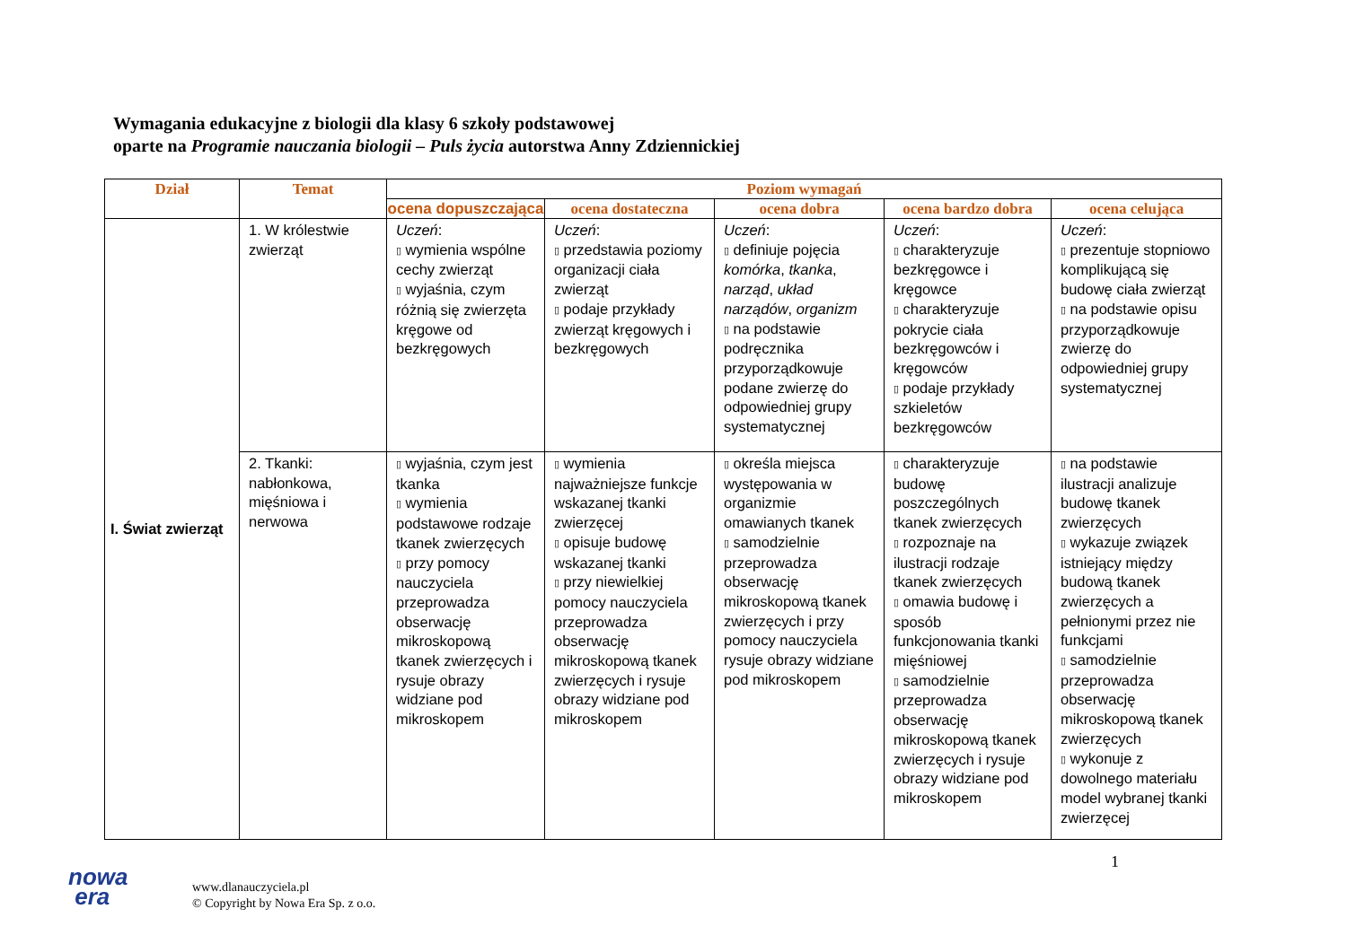Wymagania edukacyjne z biologii dla klasy 6 szkoły podstawowej
oparte na Programie nauczania biologii – Puls życia autorstwa Anny Zdziennickiej
| Dział | Temat | Poziom wymagań | | | | |
| --- | --- | --- | --- | --- | --- | --- |
| | | ocena dopuszczająca | ocena dostateczna | ocena dobra | ocena bardzo dobra | ocena celująca |
| I. Świat zwierząt | 1. W królestwie zwierząt | Uczeń : ▯ wymienia wspólne cechy zwierząt ▯ wyjaśnia, czym różnią się zwierzęta kręgowe od bezkręgowych | Uczeń : ▯ przedstawia poziomy organizacji ciała zwierząt ▯ podaje przykłady zwierząt kręgowych i bezkręgowych | Uczeń : ▯ definiuje pojęcia komórka , tkanka , narząd , układ narządów , organizm ▯ na podstawie podręcznika przyporządkowuje podane zwierzę do odpowiedniej grupy systematycznej | Uczeń : ▯ charakteryzuje bezkręgowce i kręgowce ▯ charakteryzuje pokrycie ciała bezkręgowców i kręgowców ▯ podaje przykłady szkieletów bezkręgowców | Uczeń : ▯ prezentuje stopniowo komplikującą się budowę ciała zwierząt ▯ na podstawie opisu przyporządkowuje zwierzę do odpowiedniej grupy systematycznej |
| | 2. Tkanki: nabłonkowa, mięśniowa i nerwowa | ▯ wyjaśnia, czym jest tkanka ▯ wymienia podstawowe rodzaje tkanek zwierzęcych ▯ przy pomocy nauczyciela przeprowadza obserwację mikroskopową tkanek zwierzęcych i rysuje obrazy widziane pod mikroskopem | ▯ wymienia najważniejsze funkcje wskazanej tkanki zwierzęcej ▯ opisuje budowę wskazanej tkanki ▯ przy niewielkiej pomocy nauczyciela przeprowadza obserwację mikroskopową tkanek zwierzęcych i rysuje obrazy widziane pod mikroskopem | ▯ określa miejsca występowania w organizmie omawianych tkanek ▯ samodzielnie przeprowadza obserwację mikroskopową tkanek zwierzęcych i przy pomocy nauczyciela rysuje obrazy widziane pod mikroskopem | ▯ charakteryzuje budowę poszczególnych tkanek zwierzęcych ▯ rozpoznaje na ilustracji rodzaje tkanek zwierzęcych ▯ omawia budowę i sposób funkcjonowania tkanki mięśniowej ▯ samodzielnie przeprowadza obserwację mikroskopową tkanek zwierzęcych i rysuje obrazy widziane pod mikroskopem | ▯ na podstawie ilustracji analizuje budowę tkanek zwierzęcych ▯ wykazuje związek istniejący między budową tkanek zwierzęcych a pełnionymi przez nie funkcjami ▯ samodzielnie przeprowadza obserwację mikroskopową tkanek zwierzęcych ▯ wykonuje z dowolnego materiału model wybranej tkanki zwierzęcej |
nowa
era
www.dlanauczyciela.pl
© Copyright by Nowa Era Sp. z o.o.
1